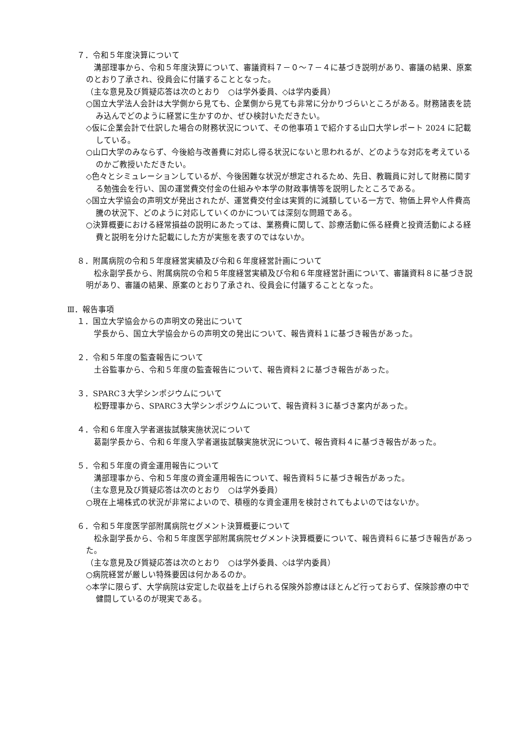７．令和５年度決算について
溝部理事から、令和５年度決算について、審議資料７－０～７－４に基づき説明があり、審議の結果、原案のとおり了承され、役員会に付議することとなった。
（主な意見及び質疑応答は次のとおり　○は学外委員、◇は学内委員）
○国立大学法人会計は大学側から見ても、企業側から見ても非常に分かりづらいところがある。財務諸表を読み込んでどのように経営に生かすのか、ぜひ検討いただきたい。
◇仮に企業会計で仕訳した場合の財務状況について、その他事項１で紹介する山口大学レポート 2024 に記載している。
○山口大学のみならず、今後給与改善費に対応し得る状況にないと思われるが、どのような対応を考えているのかご教授いただきたい。
◇色々とシミュレーションしているが、今後困難な状況が想定されるため、先日、教職員に対して財務に関する勉強会を行い、国の運営費交付金の仕組みや本学の財政事情等を説明したところである。
◇国立大学協会の声明文が発出されたが、運営費交付金は実質的に減額している一方で、物価上昇や人件費高騰の状況下、どのように対応していくのかについては深刻な問題である。
○決算概要における経常損益の説明にあたっては、業務費に関して、診療活動に係る経費と投資活動による経費と説明を分けた記載にした方が実態を表すのではないか。
８．附属病院の令和５年度経営実績及び令和６年度経営計画について
松永副学長から、附属病院の令和５年度経営実績及び令和６年度経営計画について、審議資料８に基づき説明があり、審議の結果、原案のとおり了承され、役員会に付議することとなった。
Ⅲ．報告事項
１．国立大学協会からの声明文の発出について
学長から、国立大学協会からの声明文の発出について、報告資料１に基づき報告があった。
２．令和５年度の監査報告について
土谷監事から、令和５年度の監査報告について、報告資料２に基づき報告があった。
３．SPARC３大学シンポジウムについて
松野理事から、SPARC３大学シンポジウムについて、報告資料３に基づき案内があった。
４．令和６年度入学者選抜試験実施状況について
葛副学長から、令和６年度入学者選抜試験実施状況について、報告資料４に基づき報告があった。
５．令和５年度の資金運用報告について
溝部理事から、令和５年度の資金運用報告について、報告資料５に基づき報告があった。
（主な意見及び質疑応答は次のとおり　○は学外委員）
○現在上場株式の状況が非常によいので、積極的な資金運用を検討されてもよいのではないか。
６．令和５年度医学部附属病院セグメント決算概要について
松永副学長から、令和５年度医学部附属病院セグメント決算概要について、報告資料６に基づき報告があった。
（主な意見及び質疑応答は次のとおり　○は学外委員、◇は学内委員）
○病院経営が厳しい特殊要因は何かあるのか。
◇本学に限らず、大学病院は安定した収益を上げられる保険外診療はほとんど行っておらず、保険診療の中で健闘しているのが現実である。